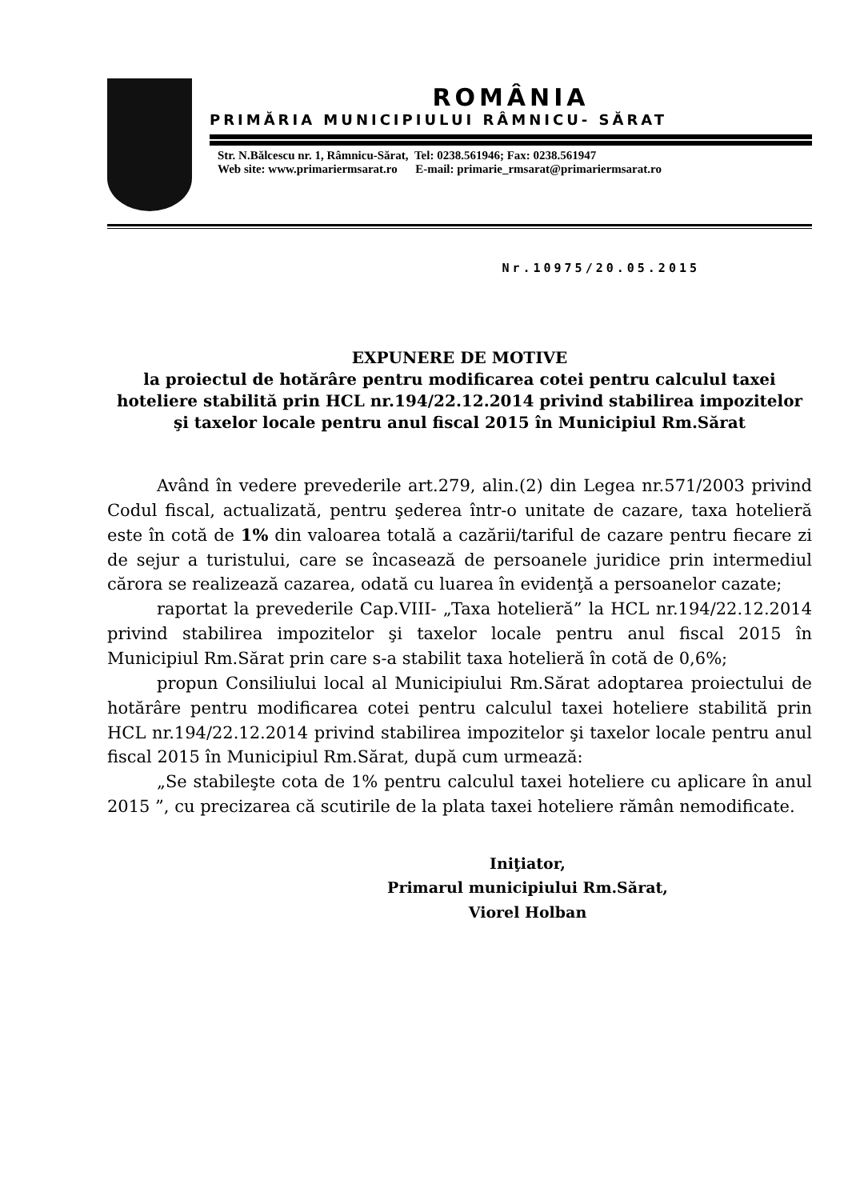ROMÂNIA
PRIMĂRIA MUNICIPIULUI RÂMNICU- SĂRAT
Str. N.Bălcescu nr. 1, Râmnicu-Sărat, Tel: 0238.561946; Fax: 0238.561947
Web site: www.primariermsarat.ro E-mail: primarie_rmsarat@primariermsarat.ro
Nr.10975/20.05.2015
EXPUNERE DE MOTIVE
la proiectul de hotărâre pentru modificarea cotei pentru calculul taxei hoteliere stabilită prin HCL nr.194/22.12.2014 privind stabilirea impozitelor şi taxelor locale pentru anul fiscal 2015 în Municipiul Rm.Sărat
Având în vedere prevederile art.279, alin.(2) din Legea nr.571/2003 privind Codul fiscal, actualizată, pentru şederea într-o unitate de cazare, taxa hotelieră este în cotă de 1% din valoarea totală a cazării/tariful de cazare pentru fiecare zi de sejur a turistului, care se încasează de persoanele juridice prin intermediul cărora se realizează cazarea, odată cu luarea în evidenţă a persoanelor cazate;
raportat la prevederile Cap.VIII- „Taxa hotelieră” la HCL nr.194/22.12.2014 privind stabilirea impozitelor şi taxelor locale pentru anul fiscal 2015 în Municipiul Rm.Sărat prin care s-a stabilit taxa hotelieră în cotă de 0,6%;
propun Consiliului local al Municipiului Rm.Sărat adoptarea proiectului de hotărâre pentru modificarea cotei pentru calculul taxei hoteliere stabilită prin HCL nr.194/22.12.2014 privind stabilirea impozitelor şi taxelor locale pentru anul fiscal 2015 în Municipiul Rm.Sărat, după cum urmează:
„Se stabileşte cota de 1% pentru calculul taxei hoteliere cu aplicare în anul 2015 ”, cu precizarea că scutirile de la plata taxei hoteliere rămân nemodificate.
Iniţiator,
Primarul municipiului Rm.Sărat,
Viorel Holban